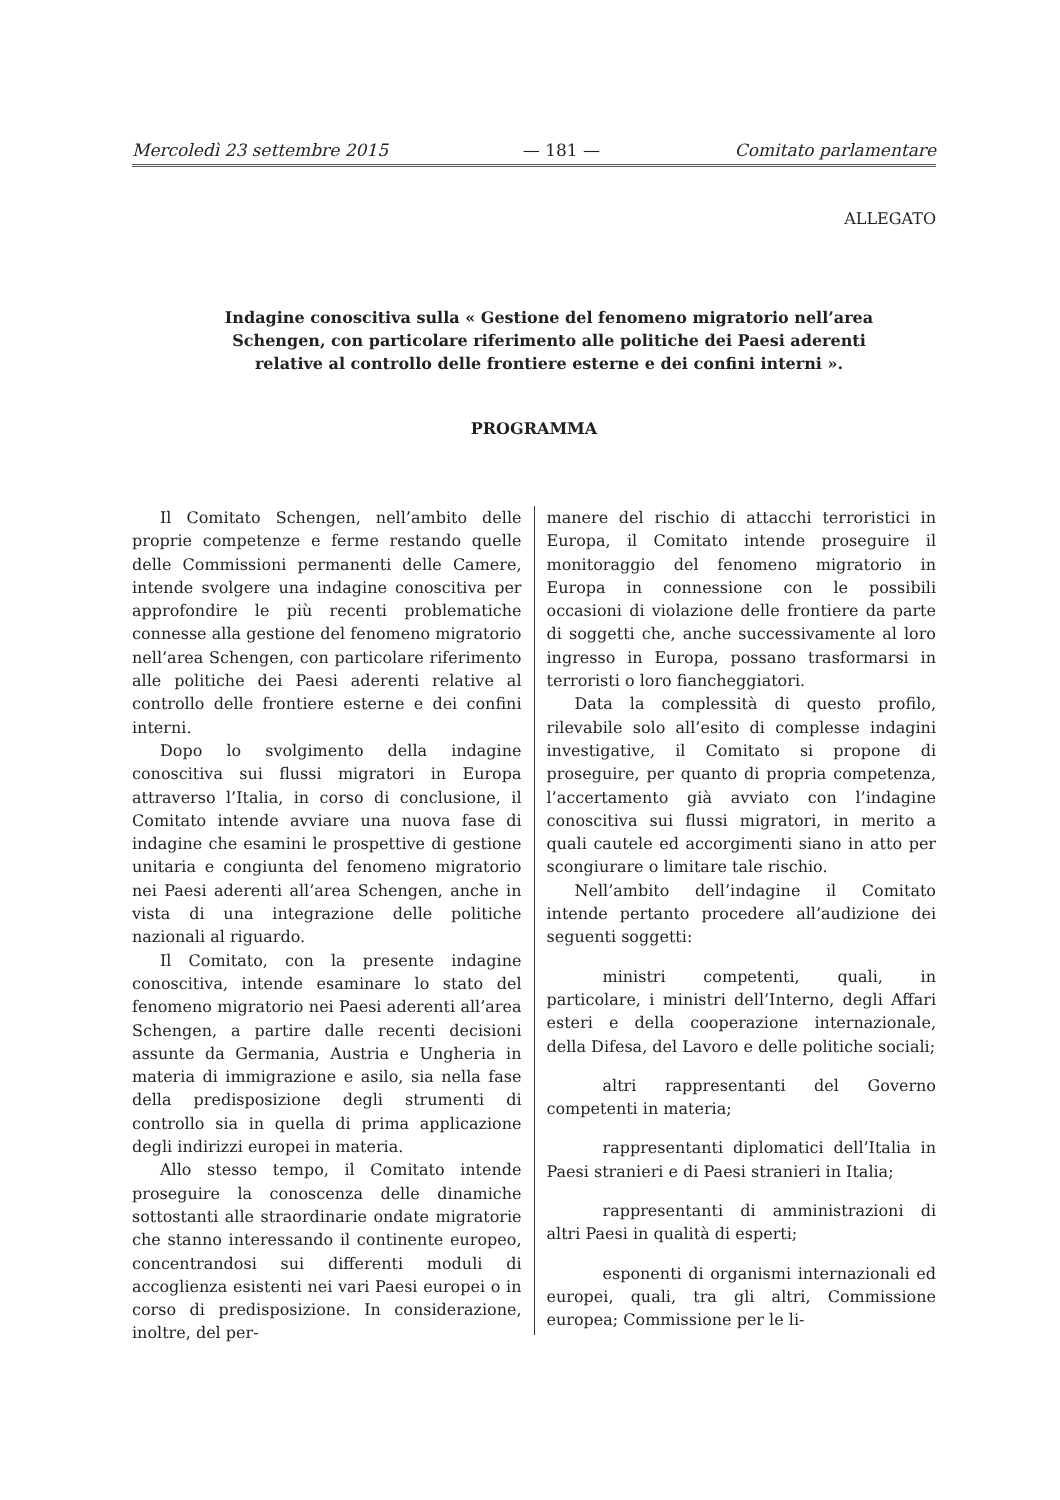Mercoledì 23 settembre 2015 — 181 — Comitato parlamentare
ALLEGATO
Indagine conoscitiva sulla « Gestione del fenomeno migratorio nell’area Schengen, con particolare riferimento alle politiche dei Paesi aderenti relative al controllo delle frontiere esterne e dei confini interni ».
PROGRAMMA
Il Comitato Schengen, nell’ambito delle proprie competenze e ferme restando quelle delle Commissioni permanenti delle Camere, intende svolgere una indagine conoscitiva per approfondire le più recenti problematiche connesse alla gestione del fenomeno migratorio nell’area Schengen, con particolare riferimento alle politiche dei Paesi aderenti relative al controllo delle frontiere esterne e dei confini interni.
Dopo lo svolgimento della indagine conoscitiva sui flussi migratori in Europa attraverso l’Italia, in corso di conclusione, il Comitato intende avviare una nuova fase di indagine che esamini le prospettive di gestione unitaria e congiunta del fenomeno migratorio nei Paesi aderenti all’area Schengen, anche in vista di una integrazione delle politiche nazionali al riguardo.
Il Comitato, con la presente indagine conoscitiva, intende esaminare lo stato del fenomeno migratorio nei Paesi aderenti all’area Schengen, a partire dalle recenti decisioni assunte da Germania, Austria e Ungheria in materia di immigrazione e asilo, sia nella fase della predisposizione degli strumenti di controllo sia in quella di prima applicazione degli indirizzi europei in materia.
Allo stesso tempo, il Comitato intende proseguire la conoscenza delle dinamiche sottostanti alle straordinarie ondate migratorie che stanno interessando il continente europeo, concentrandosi sui differenti moduli di accoglienza esistenti nei vari Paesi europei o in corso di predisposizione. In considerazione, inoltre, del per-
manere del rischio di attacchi terroristici in Europa, il Comitato intende proseguire il monitoraggio del fenomeno migratorio in Europa in connessione con le possibili occasioni di violazione delle frontiere da parte di soggetti che, anche successivamente al loro ingresso in Europa, possano trasformarsi in terroristi o loro fiancheggiatori.
Data la complessità di questo profilo, rilevabile solo all’esito di complesse indagini investigative, il Comitato si propone di proseguire, per quanto di propria competenza, l’accertamento già avviato con l’indagine conoscitiva sui flussi migratori, in merito a quali cautele ed accorgimenti siano in atto per scongiurare o limitare tale rischio.
Nell’ambito dell’indagine il Comitato intende pertanto procedere all’audizione dei seguenti soggetti:
ministri competenti, quali, in particolare, i ministri dell’Interno, degli Affari esteri e della cooperazione internazionale, della Difesa, del Lavoro e delle politiche sociali;
altri rappresentanti del Governo competenti in materia;
rappresentanti diplomatici dell’Italia in Paesi stranieri e di Paesi stranieri in Italia;
rappresentanti di amministrazioni di altri Paesi in qualità di esperti;
esponenti di organismi internazionali ed europei, quali, tra gli altri, Commissione europea; Commissione per le li-